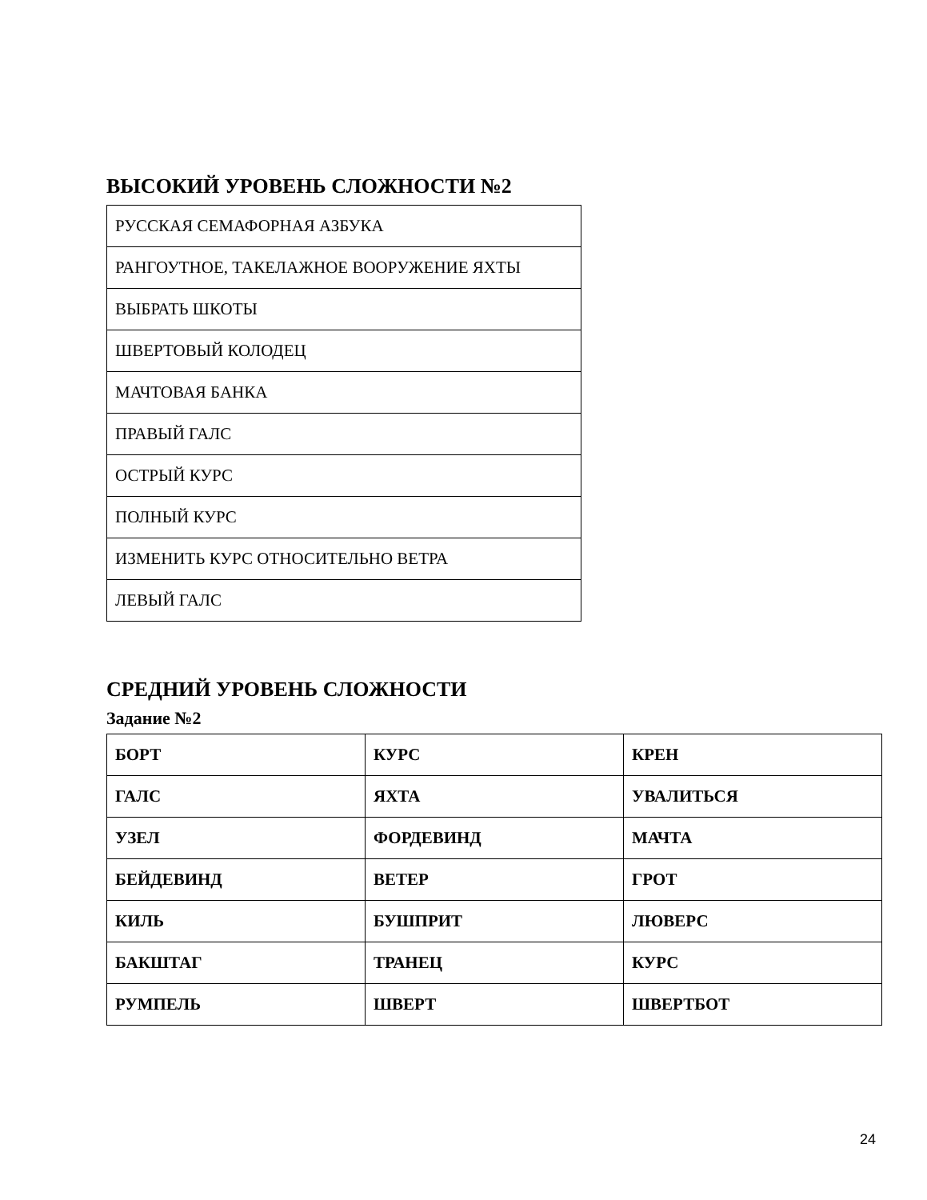ВЫСОКИЙ УРОВЕНЬ СЛОЖНОСТИ №2
| РУССКАЯ СЕМАФОРНАЯ АЗБУКА |
| РАНГОУТНОЕ, ТАКЕЛАЖНОЕ ВООРУЖЕНИЕ ЯХТЫ |
| ВЫБРАТЬ ШКОТЫ |
| ШВЕРТОВЫЙ КОЛОДЕЦ |
| МАЧТОВАЯ БАНКА |
| ПРАВЫЙ ГАЛС |
| ОСТРЫЙ КУРС |
| ПОЛНЫЙ КУРС |
| ИЗМЕНИТЬ КУРС ОТНОСИТЕЛЬНО ВЕТРА |
| ЛЕВЫЙ ГАЛС |
СРЕДНИЙ УРОВЕНЬ СЛОЖНОСТИ
Задание №2
| БОРТ | КУРС | КРЕН |
| ГАЛС | ЯХТА | УВАЛИТЬСЯ |
| УЗЕЛ | ФОРДЕВИНД | МАЧТА |
| БЕЙДЕВИНД | ВЕТЕР | ГРОТ |
| КИЛЬ | БУШПРИТ | ЛЮВЕРС |
| БАКШТАГ | ТРАНЕЦ | КУРС |
| РУМПЕЛЬ | ШВЕРТ | ШВЕРТБОТ |
24